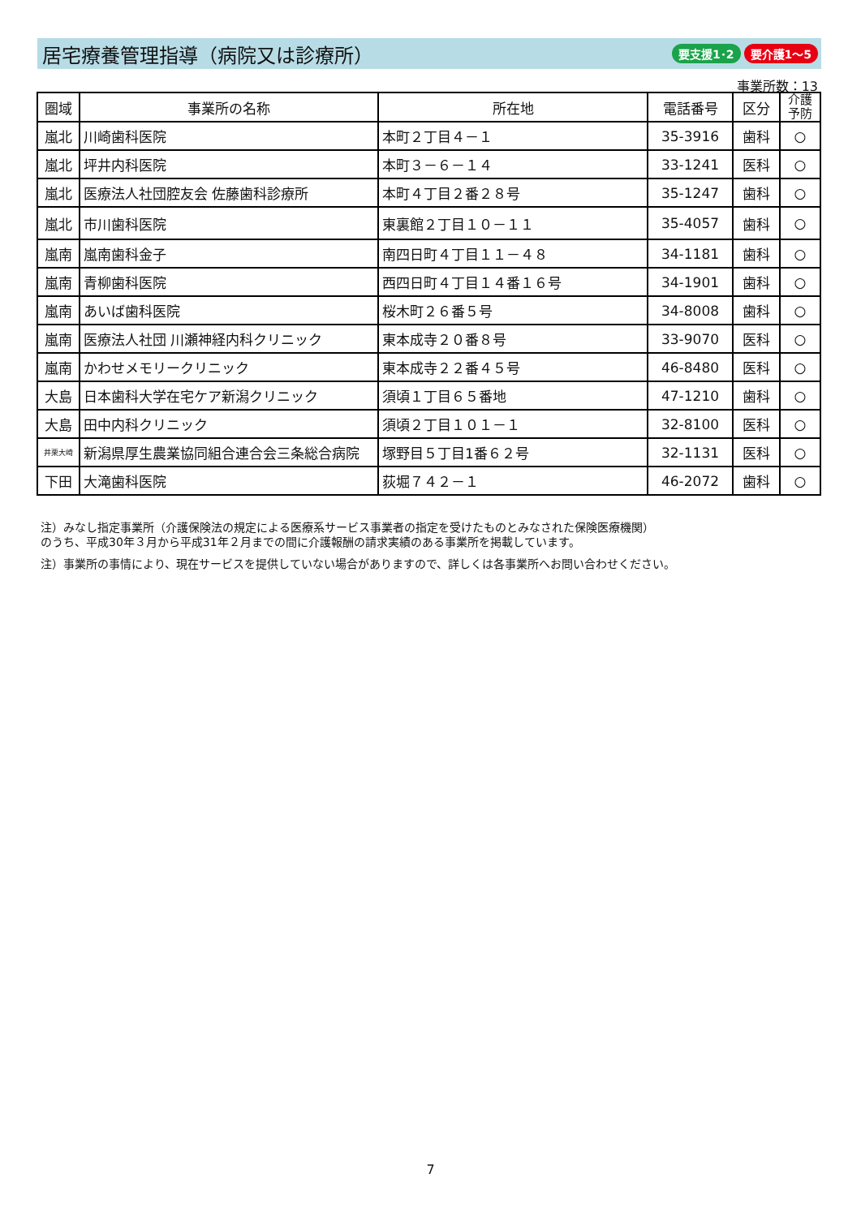居宅療養管理指導（病院又は診療所）
要支援1･2 要介護1～5
事業所数：13
| 圏域 | 事業所の名称 | 所在地 | 電話番号 | 区分 | 介護 予防 |
| --- | --- | --- | --- | --- | --- |
| 嵐北 | 川崎歯科医院 | 本町２丁目４－１ | 35-3916 | 歯科 | ○ |
| 嵐北 | 坪井内科医院 | 本町３－６－１４ | 33-1241 | 医科 | ○ |
| 嵐北 | 医療法人社団腔友会 佐藤歯科診療所 | 本町４丁目２番２８号 | 35-1247 | 歯科 | ○ |
| 嵐北 | 市川歯科医院 | 東裏館２丁目１０－１１ | 35-4057 | 歯科 | ○ |
| 嵐南 | 嵐南歯科金子 | 南四日町４丁目１１－４８ | 34-1181 | 歯科 | ○ |
| 嵐南 | 青柳歯科医院 | 西四日町４丁目１４番１６号 | 34-1901 | 歯科 | ○ |
| 嵐南 | あいば歯科医院 | 桜木町２６番５号 | 34-8008 | 歯科 | ○ |
| 嵐南 | 医療法人社団 川瀬神経内科クリニック | 東本成寺２０番８号 | 33-9070 | 医科 | ○ |
| 嵐南 | かわせメモリークリニック | 東本成寺２２番４５号 | 46-8480 | 医科 | ○ |
| 大島 | 日本歯科大学在宅ケア新潟クリニック | 須頃１丁目６５番地 | 47-1210 | 歯科 | ○ |
| 大島 | 田中内科クリニック | 須頃２丁目１０１－１ | 32-8100 | 医科 | ○ |
| 井栗大崎 | 新潟県厚生農業協同組合連合会三条総合病院 | 塚野目５丁目1番６２号 | 32-1131 | 医科 | ○ |
| 下田 | 大滝歯科医院 | 荻堀７４２－１ | 46-2072 | 歯科 | ○ |
注）みなし指定事業所（介護保険法の規定による医療系サービス事業者の指定を受けたものとみなされた保険医療機関）
のうち、平成30年３月から平成31年２月までの間に介護報酬の請求実績のある事業所を掲載しています。
注）事業所の事情により、現在サービスを提供していない場合がありますので、詳しくは各事業所へお問い合わせください。
7